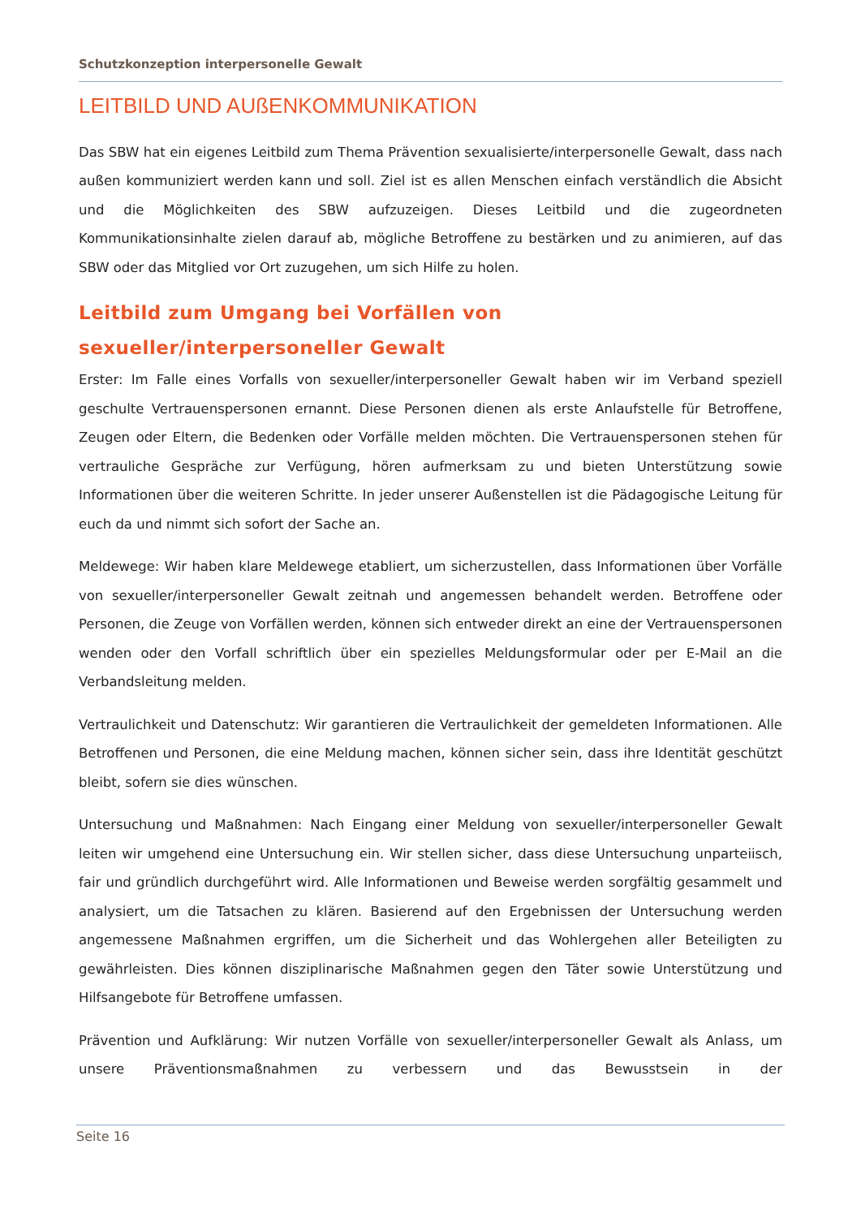Schutzkonzeption interpersonelle Gewalt
LEITBILD UND AUßENKOMMUNIKATION
Das SBW hat ein eigenes Leitbild zum Thema Prävention sexualisierte/interpersonelle Gewalt, dass nach außen kommuniziert werden kann und soll. Ziel ist es allen Menschen einfach verständlich die Absicht und die Möglichkeiten des SBW aufzuzeigen. Dieses Leitbild und die zugeordneten Kommunikationsinhalte zielen darauf ab, mögliche Betroffene zu bestärken und zu animieren, auf das SBW oder das Mitglied vor Ort zuzugehen, um sich Hilfe zu holen.
Leitbild zum Umgang bei Vorfällen von sexueller/interpersoneller Gewalt
Erster: Im Falle eines Vorfalls von sexueller/interpersoneller Gewalt haben wir im Verband speziell geschulte Vertrauenspersonen ernannt. Diese Personen dienen als erste Anlaufstelle für Betroffene, Zeugen oder Eltern, die Bedenken oder Vorfälle melden möchten. Die Vertrauenspersonen stehen für vertrauliche Gespräche zur Verfügung, hören aufmerksam zu und bieten Unterstützung sowie Informationen über die weiteren Schritte. In jeder unserer Außenstellen ist die Pädagogische Leitung für euch da und nimmt sich sofort der Sache an.
Meldewege: Wir haben klare Meldewege etabliert, um sicherzustellen, dass Informationen über Vorfälle von sexueller/interpersoneller Gewalt zeitnah und angemessen behandelt werden. Betroffene oder Personen, die Zeuge von Vorfällen werden, können sich entweder direkt an eine der Vertrauenspersonen wenden oder den Vorfall schriftlich über ein spezielles Meldungsformular oder per E-Mail an die Verbandsleitung melden.
Vertraulichkeit und Datenschutz: Wir garantieren die Vertraulichkeit der gemeldeten Informationen. Alle Betroffenen und Personen, die eine Meldung machen, können sicher sein, dass ihre Identität geschützt bleibt, sofern sie dies wünschen.
Untersuchung und Maßnahmen: Nach Eingang einer Meldung von sexueller/interpersoneller Gewalt leiten wir umgehend eine Untersuchung ein. Wir stellen sicher, dass diese Untersuchung unparteiisch, fair und gründlich durchgeführt wird. Alle Informationen und Beweise werden sorgfältig gesammelt und analysiert, um die Tatsachen zu klären. Basierend auf den Ergebnissen der Untersuchung werden angemessene Maßnahmen ergriffen, um die Sicherheit und das Wohlergehen aller Beteiligten zu gewährleisten. Dies können disziplinarische Maßnahmen gegen den Täter sowie Unterstützung und Hilfsangebote für Betroffene umfassen.
Prävention und Aufklärung: Wir nutzen Vorfälle von sexueller/interpersoneller Gewalt als Anlass, um unsere Präventionsmaßnahmen zu verbessern und das Bewusstsein in der
Seite 16